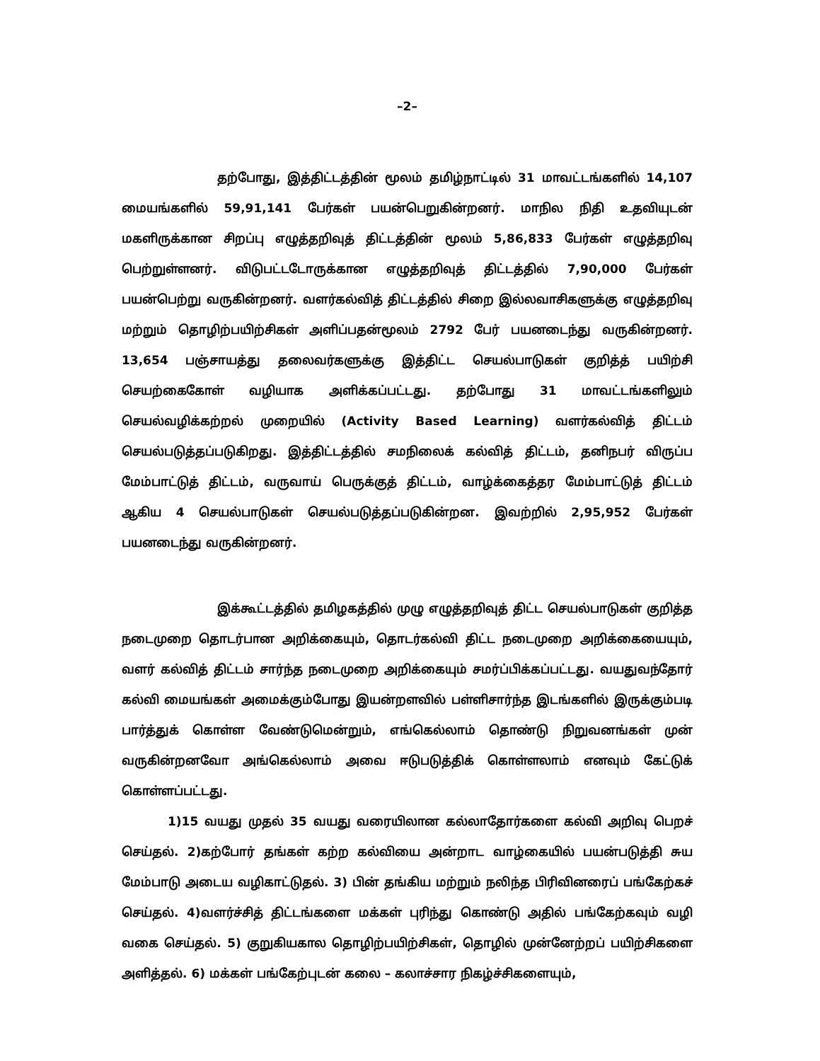–2–
தற்போது, இத்திட்டத்தின் மூலம் தமிழ்நாட்டில் 31 மாவட்டங்களில் 14,107 மையங்களில் 59,91,141 பேர்கள் பயன்பெறுகின்றனர். மாநில நிதி உதவியுடன் மகளிருக்கான சிறப்பு எழுத்தறிவுத் திட்டத்தின் மூலம் 5,86,833 பேர்கள் எழுத்தறிவு பெற்றுள்ளனர். விடுபட்டடோருக்கான எழுத்தறிவுத் திட்டத்தில் 7,90,000 பேர்கள் பயன்பெற்று வருகின்றனர். வளர்கல்வித் திட்டத்தில் சிறை இல்லவாசிகளுக்கு எழுத்தறிவு மற்றும் தொழிற்பயிற்சிகள் அளிப்பதன்மூலம் 2792 பேர் பயனடைந்து வருகின்றனர். 13,654 பஞ்சாயத்து தலைவர்களுக்கு இத்திட்ட செயல்பாடுகள் குறித்த் பயிற்சி செயற்கைகோள் வழியாக அளிக்கப்பட்டது. தற்போது 31 மாவட்டங்களிலும் செயல்வழிக்கற்றல் முறையில் (Activity Based Learning) வளர்கல்வித் திட்டம் செயல்படுத்தப்படுகிறது. இத்திட்டத்தில் சமநிலைக் கல்வித் திட்டம், தனிநபர் விருப்ப மேம்பாட்டுத் திட்டம், வருவாய் பெருக்குத் திட்டம், வாழ்க்கைத்தர மேம்பாட்டுத் திட்டம் ஆகிய 4 செயல்பாடுகள் செயல்படுத்தப்படுகின்றன. இவற்றில் 2,95,952 பேர்கள் பயனடைந்து வருகின்றனர்.
இக்கூட்டத்தில் தமிழகத்தில் முழு எழுத்தறிவுத் திட்ட செயல்பாடுகள் குறித்த நடைமுறை தொடர்பான அறிக்கையும், தொடர்கல்வி திட்ட நடைமுறை அறிக்கையையும், வளர் கல்வித் திட்டம் சார்ந்த நடைமுறை அறிக்கையும் சமர்ப்பிக்கப்பட்டது. வயதுவந்தோர் கல்வி மையங்கள் அமைக்கும்போது இயன்றளவில் பள்ளிசார்ந்த இடங்களில் இருக்கும்படி பார்த்துக் கொள்ள வேண்டுமென்றும், எங்கெல்லாம் தொண்டு நிறுவனங்கள் முன் வருகின்றனவோ அங்கெல்லாம் அவை ஈடுபடுத்திக் கொள்ளலாம் எனவும் கேட்டுக் கொள்ளப்பட்டது.
1)15 வயது முதல் 35 வயது வரையிலான கல்லாதோர்களை கல்வி அறிவு பெறச் செய்தல். 2)கற்போர் தங்கள் கற்ற கல்வியை அன்றாட வாழ்கையில் பயன்படுத்தி சுய மேம்பாடு அடைய வழிகாட்டுதல். 3) பின் தங்கிய மற்றும் நலிந்த பிரிவினரைப் பங்கேற்கச் செய்தல். 4)வளர்ச்சித் திட்டங்களை மக்கள் புரிந்து கொண்டு அதில் பங்கேற்கவும் வழி வகை செய்தல். 5) குறுகியகால தொழிற்பயிற்சிகள், தொழில் முன்னேற்றப் பயிற்சிகளை அளித்தல். 6) மக்கள் பங்கேற்புடன் கலை – கலாச்சார நிகழ்ச்சிகளையும்,